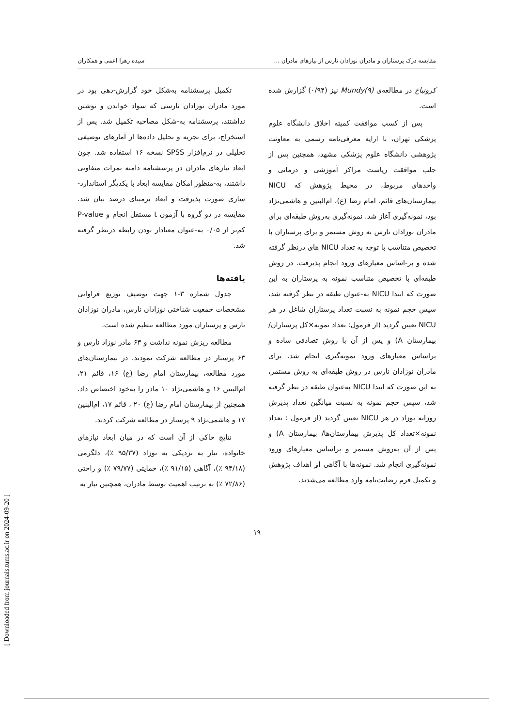مقایسه درک پرستاران و مادران نوزادان نارس از نیازهای مادران ... سیده زهرا اعمی و همکاران
کرونباخ در مطالعه‌ی Mundy(۹) نیز (۰/۹۴) گزارش شده است.
پس از کسب موافقت کمیته اخلاق دانشگاه علوم پزشکی تهران، با ارایه معرفی‌نامه رسمی به معاونت پژوهشی دانشگاه علوم پزشکی مشهد، همچنین پس از جلب موافقت ریاست مراکز آموزشی و درمانی و واحدهای مربوط، در محیط پژوهش که NICU بیمارستان‌های قائم، امام رضا (ع)، ام‌البنین و هاشمی‌نژاد بود، نمونه‌گیری آغاز شد. نمونه‌گیری به‌روش طبقه‌ای برای مادران نوزادان نارس به روش مستمر و برای پرستاران با تخصیص متناسب با توجه به تعداد NICU های درنظر گرفته شده و بر-اساس معیارهای ورود انجام پذیرفت. در روش طبقه‌ای با تخصیص متناسب نمونه به پرستاران به این صورت که ابتدا NICU به-عنوان طبقه در نظر گرفته شد، سپس حجم نمونه به نسبت تعداد پرستاران شاغل در هر NICU تعیین گردید (از فرمول: تعداد نمونه×کل پرستاران/ بیمارستان A) و پس از آن با روش تصادفی ساده و براساس معیارهای ورود نمونه‌گیری انجام شد. برای مادران نوزادان نارس در روش طبقه‌ای به روش مستمر، به این صورت که ابتدا NICU به‌عنوان طبقه در نظر گرفته شد، سپس حجم نمونه به نسبت میانگین تعداد پذیرش روزانه نوزاد در هر NICU تعیین گردید (از فرمول : تعداد نمونه×تعداد کل پذیرش بیمارستان‌ها/ بیمارستان A) و پس از آن به‌روش مستمر و براساس معیارهای ورود نمونه‌گیری انجام شد. نمونه‌ها با آگاهی از اهداف پژوهش و تکمیل فرم رضایت‌نامه وارد مطالعه می‌شدند.
تکمیل پرسشنامه به‌شکل خود گزارش-دهی بود در مورد مادران نوزادان نارسی که سواد خواندن و نوشتن نداشتند، پرسشنامه به-شکل مصاحبه تکمیل شد. پس از استخراج، برای تجزیه و تحلیل داده‌ها از آمارهای توصیفی تحلیلی در نرم‌افزار SPSS نسخه ۱۶ استفاده شد. چون ابعاد نیازهای مادران در پرسشنامه دامنه نمرات متفاوتی داشتند، به-منظور امکان مقایسه ابعاد با یکدیگر استاندارد-سازی صورت پذیرفت و ابعاد برمبنای درصد بیان شد. مقایسه در دو گروه با آزمون t مستقل انجام و P-value کم‌تر از ۰/۰۵ به-عنوان معنادار بودن رابطه درنظر گرفته شد.
یافته‌ها
جدول شماره ۳-۱ جهت توصیف توزیع فراوانی مشخصات جمعیت شناختی نوزادان نارس، مادران نوزادان نارس و پرستاران مورد مطالعه تنظیم شده است.
مطالعه ریزش نمونه نداشت و ۶۳ مادر نوزاد نارس و ۶۳ پرستار در مطالعه شرکت نمودند. در بیمارستان‌های مورد مطالعه، بیمارستان امام رضا (ع) ۱۶، قائم ۲۱، ام‌البنین ۱۶ و هاشمی‌نژاد ۱۰ مادر را به‌خود اختصاص داد. همچنین از بیمارستان امام رضا (ع) ۲۰ ، قائم ۱۷، ام‌البنین ۱۷ و هاشمی‌نژاد ۹ پرستار در مطالعه شرکت کردند.
نتایج حاکی از آن است که در میان ابعاد نیازهای خانواده، نیاز به نزدیکی به نوزاد (۹۵/۳۷ ٪)، دلگرمی (۹۴/۱۸ ٪)، آگاهی (۹۱/۱۵ ٪)، حمایتی (۷۹/۷۷ ٪) و راحتی (۷۲/۸۶ ٪) به ترتیب اهمیت توسط مادران، همچنین نیاز به
۱۹
[ Downloaded from journals.tums.ac.ir on 2024-09-20 ]